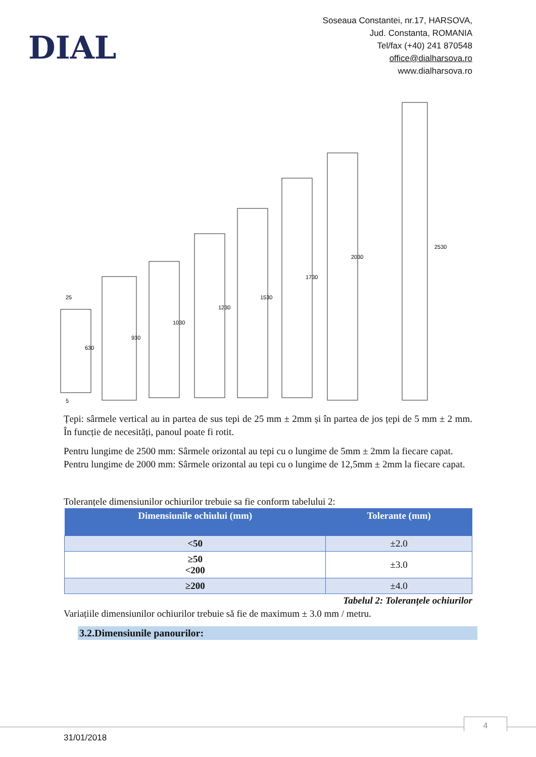DIAL
Soseaua Constantei, nr.17, HARSOVA,
Jud. Constanta, ROMANIA
Tel/fax (+40) 241 870548
office@dialharsova.ro
www.dialharsova.ro
630
930
1030
1230
1530
1730
2030
2530
25
5
Țepi: sârmele vertical au in partea de sus tepi de 25 mm ± 2mm și în partea de jos țepi de 5 mm ± 2 mm. În funcție de necesități, panoul poate fi rotit.
Pentru lungime de 2500 mm: Sârmele orizontal au tepi cu o lungime de 5mm ± 2mm la fiecare capat.
Pentru lungime de 2000 mm: Sârmele orizontal au tepi cu o lungime de 12,5mm ± 2mm la fiecare capat.
Toleranțele dimensiunilor ochiurilor trebuie sa fie conform tabelului 2:
| Dimensiunile ochiului (mm) | Tolerante (mm) |
| --- | --- |
| <50 | ±2.0 |
| ≥50 <200 | ±3.0 |
| ≥200 | ±4.0 |
Tabelul 2: Toleranțele ochiurilor
Variațiile dimensiunilor ochiurilor trebuie să fie de maximum ± 3.0 mm / metru.
3.2.Dimensiunile panourilor:
4
31/01/2018